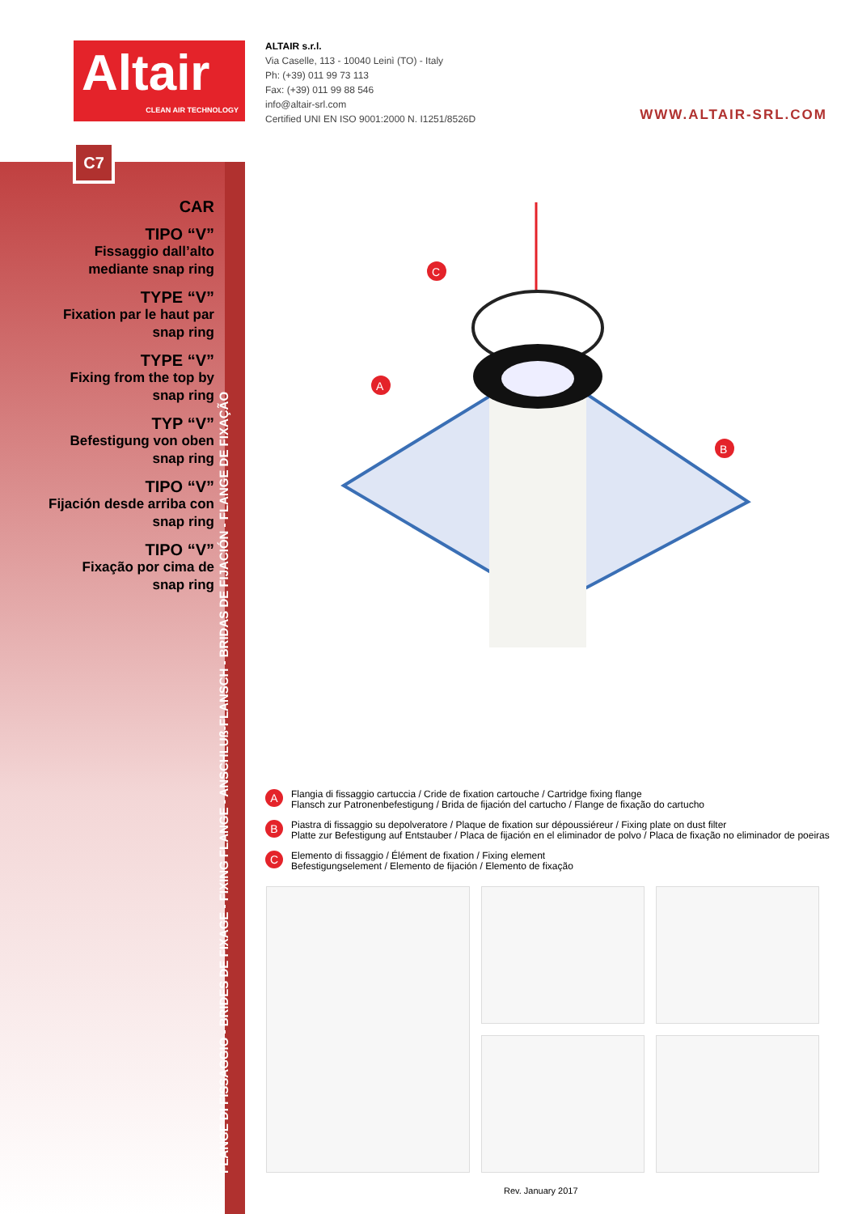Altair
CLEAN AIR TECHNOLOGY
ALTAIR s.r.l.
Via Caselle, 113 - 10040 Leinì (TO) - Italy
Ph: (+39) 011 99 73 113
Fax: (+39) 011 99 88 546
info@altair-srl.com
Certified UNI EN ISO 9001:2000 N. I1251/8526D
WWW.ALTAIR-SRL.COM
C7
CAR
TIPO “V”
Fissaggio dall’alto mediante snap ring
TYPE “V”
Fixation par le haut par snap ring
TYPE “V”
Fixing from the top by snap ring
TYP “V”
Befestigung von oben snap ring
TIPO “V”
Fijación desde arriba con snap ring
TIPO “V”
Fixação por cima de snap ring
FLANGE DI FISSAGGIO - BRIDES DE FIXAGE - FIXING FLANGE - ANSCHLUß-FLANSCH - BRIDAS DE FIJACIÓN - FLANGE DE FIXAÇÃO
C
A
B
A Flangia di fissaggio cartuccia / Cride de fixation cartouche / Cartridge fixing flange
Flansch zur Patronenbefestigung / Brida de fijación del cartucho / Flange de fixação do cartucho
B Piastra di fissaggio su depolveratore / Plaque de fixation sur dépoussiéreur / Fixing plate on dust filter
Platte zur Befestigung auf Entstauber / Placa de fijación en el eliminador de polvo / Placa de fixação no eliminador de poeiras
C Elemento di fissaggio / Élément de fixation / Fixing element
Befestigungselement / Elemento de fijación / Elemento de fixação
Rev. January 2017